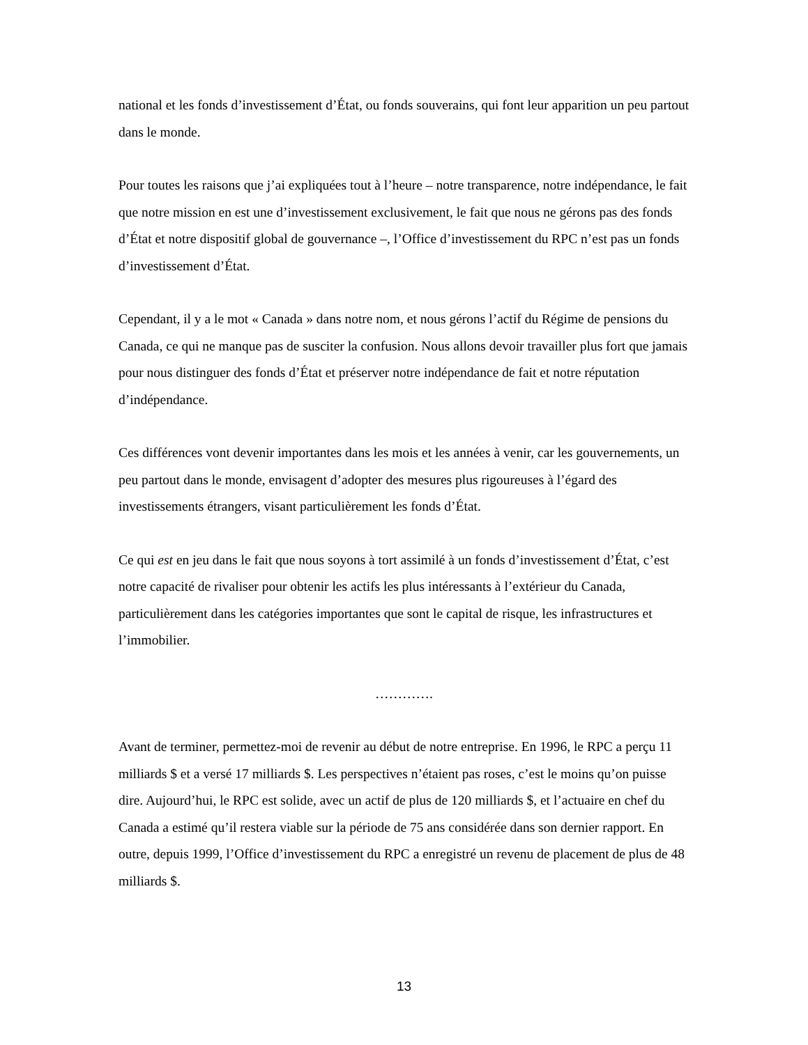national et les fonds d’investissement d’État, ou fonds souverains, qui font leur apparition un peu partout dans le monde.
Pour toutes les raisons que j’ai expliquées tout à l’heure – notre transparence, notre indépendance, le fait que notre mission en est une d’investissement exclusivement, le fait que nous ne gérons pas des fonds d’État et notre dispositif global de gouvernance –, l’Office d’investissement du RPC n’est pas un fonds d’investissement d’État.
Cependant, il y a le mot « Canada » dans notre nom, et nous gérons l’actif du Régime de pensions du Canada, ce qui ne manque pas de susciter la confusion. Nous allons devoir travailler plus fort que jamais pour nous distinguer des fonds d’État et préserver notre indépendance de fait et notre réputation d’indépendance.
Ces différences vont devenir importantes dans les mois et les années à venir, car les gouvernements, un peu partout dans le monde, envisagent d’adopter des mesures plus rigoureuses à l’égard des investissements étrangers, visant particulièrement les fonds d’État.
Ce qui est en jeu dans le fait que nous soyons à tort assimilé à un fonds d’investissement d’État, c’est notre capacité de rivaliser pour obtenir les actifs les plus intéressants à l’extérieur du Canada, particulièrement dans les catégories importantes que sont le capital de risque, les infrastructures et l’immobilier.
………….
Avant de terminer, permettez-moi de revenir au début de notre entreprise. En 1996, le RPC a perçu 11 milliards $ et a versé 17 milliards $. Les perspectives n’étaient pas roses, c’est le moins qu’on puisse dire. Aujourd’hui, le RPC est solide, avec un actif de plus de 120 milliards $, et l’actuaire en chef du Canada a estimé qu’il restera viable sur la période de 75 ans considérée dans son dernier rapport. En outre, depuis 1999, l’Office d’investissement du RPC a enregistré un revenu de placement de plus de 48 milliards $.
13